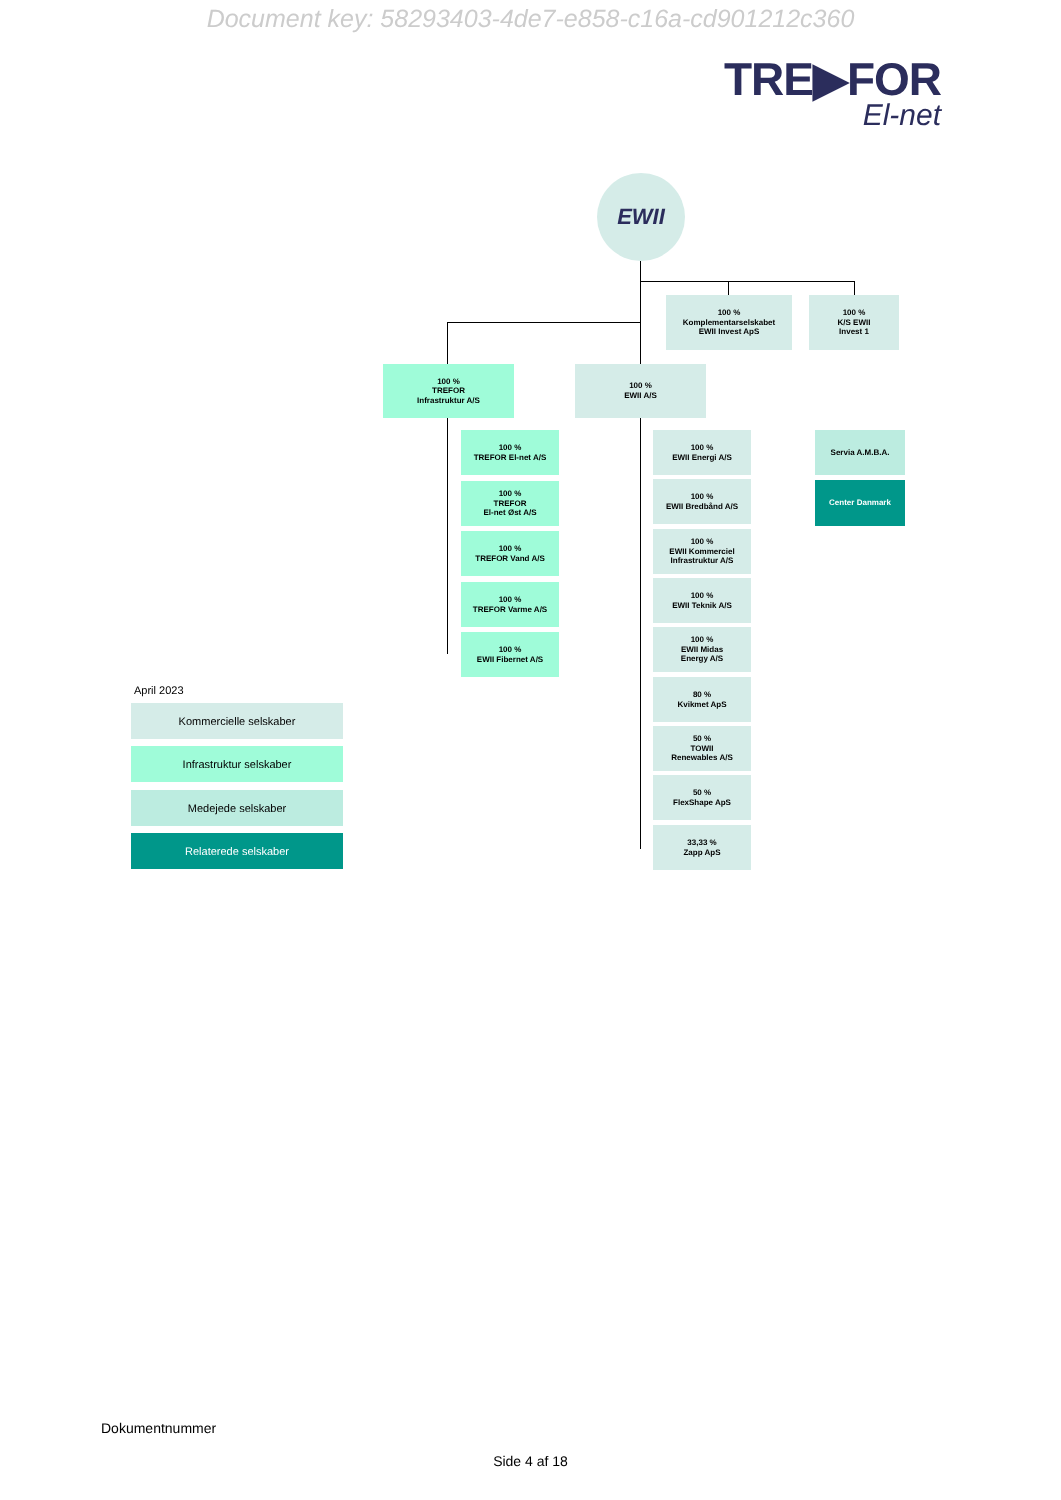Document key: 58293403-4de7-e858-c16a-cd901212c360
TRE▶FOR
El-net
EWII
100 %
Komplementarselskabet
EWII Invest ApS
100 %
K/S EWII
Invest 1
100 %
TREFOR
Infrastruktur A/S
100 %
EWII A/S
100 %
TREFOR El-net A/S
100 %
TREFOR
El-net Øst A/S
100 %
TREFOR Vand A/S
100 %
TREFOR Varme A/S
100 %
EWII Fibernet A/S
100 %
EWII Energi A/S
100 %
EWII Bredbånd A/S
100 %
EWII Kommerciel
Infrastruktur A/S
100 %
EWII Teknik A/S
100 %
EWII Midas
Energy A/S
80 %
Kvikmet ApS
50 %
TOWII
Renewables A/S
50 %
FlexShape ApS
33,33 %
Zapp ApS
Servia A.M.B.A.
Center Danmark
April 2023
Kommercielle selskaber
Infrastruktur selskaber
Medejede selskaber
Relaterede selskaber
Dokumentnummer
Side 4 af 18